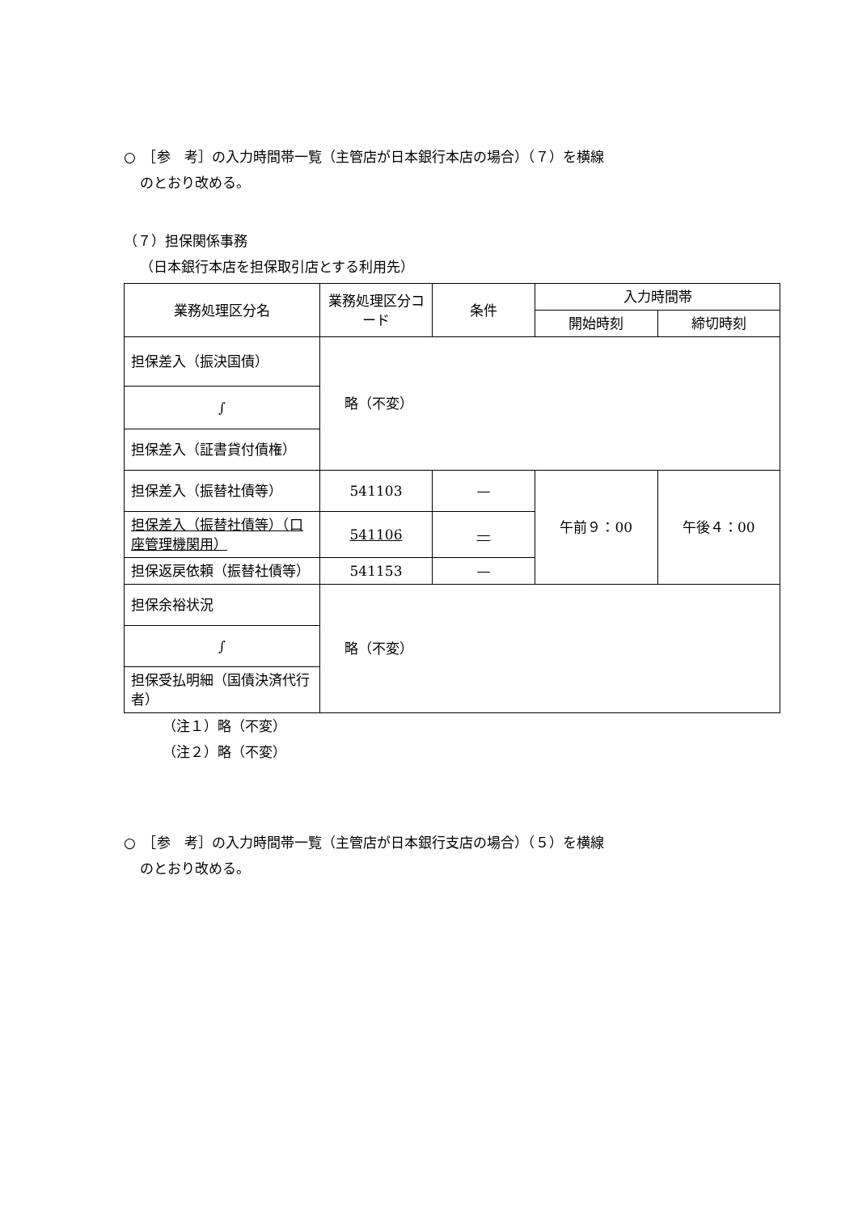○　［参　考］の入力時間帯一覧（主管店が日本銀行本店の場合）（７）を横線
のとおり改める。
（７）担保関係事務
（日本銀行本店を担保取引店とする利用先）
| 業務処理区分名 | 業務処理区分コード | 条件 | 入力時間帯 | |
| --- | --- | --- | --- | --- |
| | | | 開始時刻 | 締切時刻 |
| 担保差入（振決国債） | 略（不変） | | | |
| ∫ | | | | |
| 担保差入（証書貸付債権） | | | | |
| 担保差入（振替社債等） | 541103 | — | 午前９：00 | 午後４：00 |
| 担保差入（振替社債等）（口座管理機関用） | 541106 | — | | |
| 担保返戻依頼（振替社債等） | 541153 | — | | |
| 担保余裕状況 | 略（不変） | | | |
| ∫ | | | | |
| 担保受払明細（国債決済代行者） | | | | |
（注１）略（不変）
（注２）略（不変）
○　［参　考］の入力時間帯一覧（主管店が日本銀行支店の場合）（５）を横線
のとおり改める。